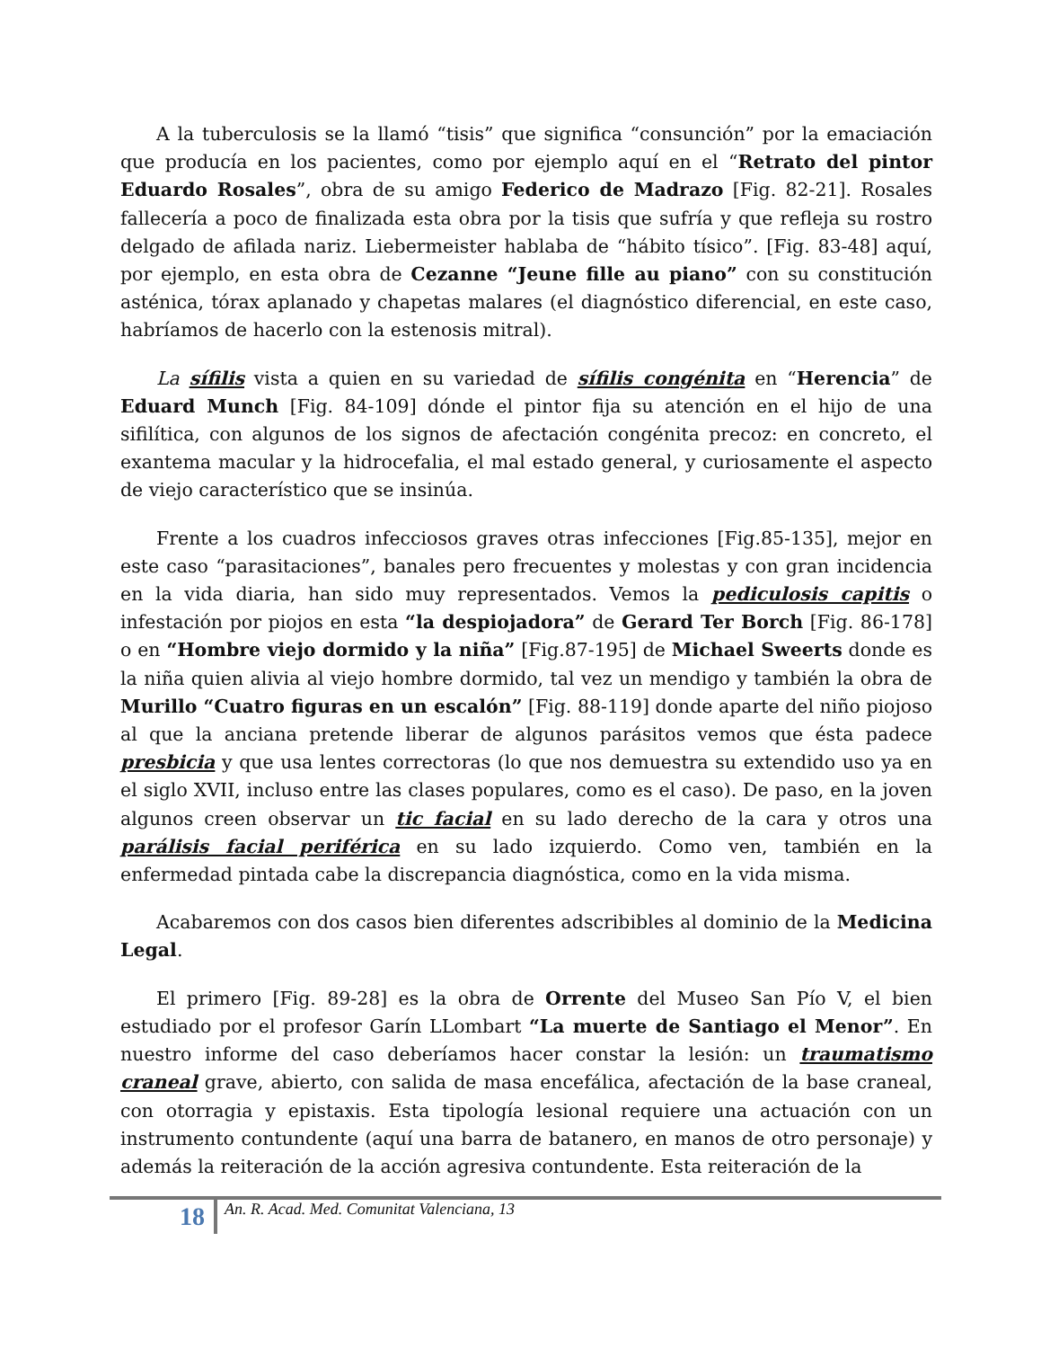A la tuberculosis se la llamó “tisis” que significa “consunción” por la emaciación que producía en los pacientes, como por ejemplo aquí en el “Retrato del pintor Eduardo Rosales”, obra de su amigo Federico de Madrazo [Fig. 82-21]. Rosales fallecería a poco de finalizada esta obra por la tisis que sufría y que refleja su rostro delgado de afilada nariz. Liebermeister hablaba de “hábito tísico”. [Fig. 83-48] aquí, por ejemplo, en esta obra de Cezanne “Jeune fille au piano” con su constitución asténica, tórax aplanado y chapetas malares (el diagnóstico diferencial, en este caso, habríamos de hacerlo con la estenosis mitral).
La sífilis vista a quien en su variedad de sífilis congénita en “Herencia” de Eduard Munch [Fig. 84-109] dónde el pintor fija su atención en el hijo de una sifilítica, con algunos de los signos de afectación congénita precoz: en concreto, el exantema macular y la hidrocefalia, el mal estado general, y curiosamente el aspecto de viejo característico que se insinúa.
Frente a los cuadros infecciosos graves otras infecciones [Fig.85-135], mejor en este caso “parasitaciones”, banales pero frecuentes y molestas y con gran incidencia en la vida diaria, han sido muy representados. Vemos la pediculosis capitis o infestación por piojos en esta “la despiojadora” de Gerard Ter Borch [Fig. 86-178] o en “Hombre viejo dormido y la niña” [Fig.87-195] de Michael Sweerts donde es la niña quien alivia al viejo hombre dormido, tal vez un mendigo y también la obra de Murillo “Cuatro figuras en un escalón” [Fig. 88-119] donde aparte del niño piojoso al que la anciana pretende liberar de algunos parásitos vemos que ésta padece presbicia y que usa lentes correctoras (lo que nos demuestra su extendido uso ya en el siglo XVII, incluso entre las clases populares, como es el caso). De paso, en la joven algunos creen observar un tic facial en su lado derecho de la cara y otros una parálisis facial periférica en su lado izquierdo. Como ven, también en la enfermedad pintada cabe la discrepancia diagnóstica, como en la vida misma.
Acabaremos con dos casos bien diferentes adscribibles al dominio de la Medicina Legal.
El primero [Fig. 89-28] es la obra de Orrente del Museo San Pío V, el bien estudiado por el profesor Garín LLombart “La muerte de Santiago el Menor”. En nuestro informe del caso deberíamos hacer constar la lesión: un traumatismo craneal grave, abierto, con salida de masa encefálica, afectación de la base craneal, con otorragia y epistaxis. Esta tipología lesional requiere una actuación con un instrumento contundente (aquí una barra de batanero, en manos de otro personaje) y además la reiteración de la acción agresiva contundente. Esta reiteración de la
18 An. R. Acad. Med. Comunitat Valenciana, 13